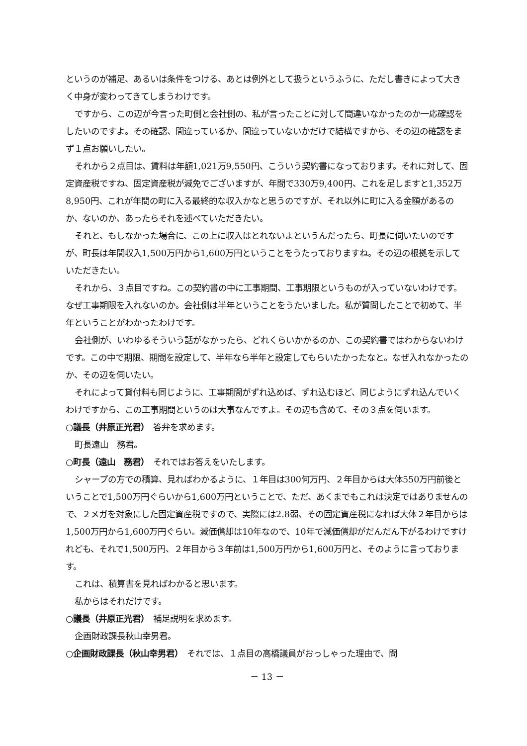というのが補足、あるいは条件をつける、あとは例外として扱うというふうに、ただし書きによって大きく中身が変わってきてしまうわけです。
ですから、この辺が今言った町側と会社側の、私が言ったことに対して間違いなかったのか一応確認をしたいのですよ。その確認、間違っているか、間違っていないかだけで結構ですから、その辺の確認をまず１点お願いしたい。
それから２点目は、賃料は年額1,021万9,550円、こういう契約書になっております。それに対して、固定資産税ですね、固定資産税が減免でございますが、年間で330万9,400円、これを足しますと1,352万8,950円、これが年間の町に入る最終的な収入かなと思うのですが、それ以外に町に入る金額があるのか、ないのか、あったらそれを述べていただきたい。
それと、もしなかった場合に、この上に収入はとれないよというんだったら、町長に伺いたいのですが、町長は年間収入1,500万円から1,600万円ということをうたっておりますね。その辺の根拠を示していただきたい。
それから、３点目ですね。この契約書の中に工事期間、工事期限というものが入っていないわけです。なぜ工事期限を入れないのか。会社側は半年ということをうたいました。私が質問したことで初めて、半年ということがわかったわけです。
会社側が、いわゆるそういう話がなかったら、どれくらいかかるのか、この契約書ではわからないわけです。この中で期限、期間を設定して、半年なら半年と設定してもらいたかったなと。なぜ入れなかったのか、その辺を伺いたい。
それによって貸付料も同じように、工事期間がずれ込めば、ずれ込むほど、同じようにずれ込んでいくわけですから、この工事期間というのは大事なんですよ。その辺も含めて、その３点を伺います。
○議長（井原正光君）　答弁を求めます。
町長遠山　務君。
○町長（遠山　務君）　それではお答えをいたします。
シャープの方での積算、見ればわかるように、１年目は300何万円、２年目からは大体550万円前後ということで1,500万円ぐらいから1,600万円ということで、ただ、あくまでもこれは決定ではありませんので、２メガを対象にした固定資産税ですので、実際には2.8弱、その固定資産税になれば大体２年目からは1,500万円から1,600万円ぐらい。減価償却は10年なので、10年で減価償却がだんだん下がるわけですけれども、それで1,500万円、２年目から３年前は1,500万円から1,600万円と、そのように言っております。
これは、積算書を見ればわかると思います。
私からはそれだけです。
○議長（井原正光君）　補足説明を求めます。
企画財政課長秋山幸男君。
○企画財政課長（秋山幸男君）　それでは、１点目の高橋議員がおっしゃった理由で、問
－ 13 －